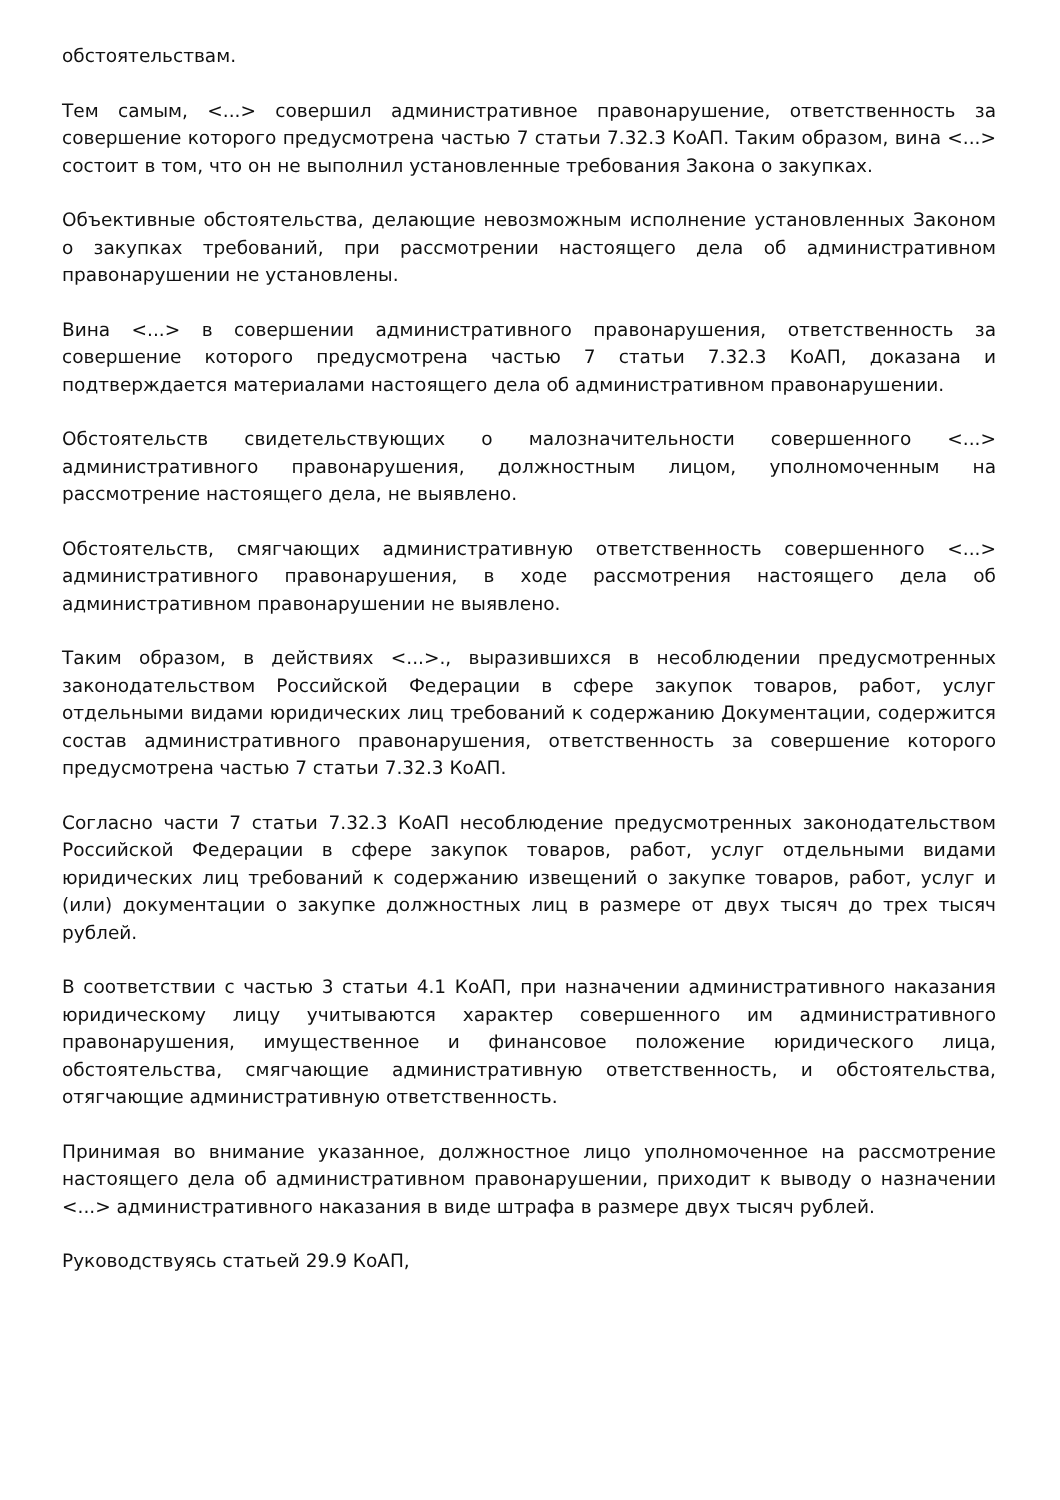обстоятельствам.
Тем самым, <...> совершил административное правонарушение, ответственность за совершение которого предусмотрена частью 7 статьи 7.32.3 КоАП. Таким образом, вина <...> состоит в том, что он не выполнил установленные требования Закона о закупках.
Объективные обстоятельства, делающие невозможным исполнение установленных Законом о закупках требований, при рассмотрении настоящего дела об административном правонарушении не установлены.
Вина <...> в совершении административного правонарушения, ответственность за совершение которого предусмотрена частью 7 статьи 7.32.3 КоАП, доказана и подтверждается материалами настоящего дела об административном правонарушении.
Обстоятельств свидетельствующих о малозначительности совершенного <...> административного правонарушения, должностным лицом, уполномоченным на рассмотрение настоящего дела, не выявлено.
Обстоятельств, смягчающих административную ответственность совершенного <...> административного правонарушения, в ходе рассмотрения настоящего дела об административном правонарушении не выявлено.
Таким образом, в действиях <...>., выразившихся в несоблюдении предусмотренных законодательством Российской Федерации в сфере закупок товаров, работ, услуг отдельными видами юридических лиц требований к содержанию Документации, содержится состав административного правонарушения, ответственность за совершение которого предусмотрена частью 7 статьи 7.32.3 КоАП.
Согласно части 7 статьи 7.32.3 КоАП несоблюдение предусмотренных законодательством Российской Федерации в сфере закупок товаров, работ, услуг отдельными видами юридических лиц требований к содержанию извещений о закупке товаров, работ, услуг и (или) документации о закупке должностных лиц в размере от двух тысяч до трех тысяч рублей.
В соответствии с частью 3 статьи 4.1 КоАП, при назначении административного наказания юридическому лицу учитываются характер совершенного им административного правонарушения, имущественное и финансовое положение юридического лица, обстоятельства, смягчающие административную ответственность, и обстоятельства, отягчающие административную ответственность.
Принимая во внимание указанное, должностное лицо уполномоченное на рассмотрение настоящего дела об административном правонарушении, приходит к выводу о назначении <...> административного наказания в виде штрафа в размере двух тысяч рублей.
Руководствуясь статьей 29.9 КоАП,